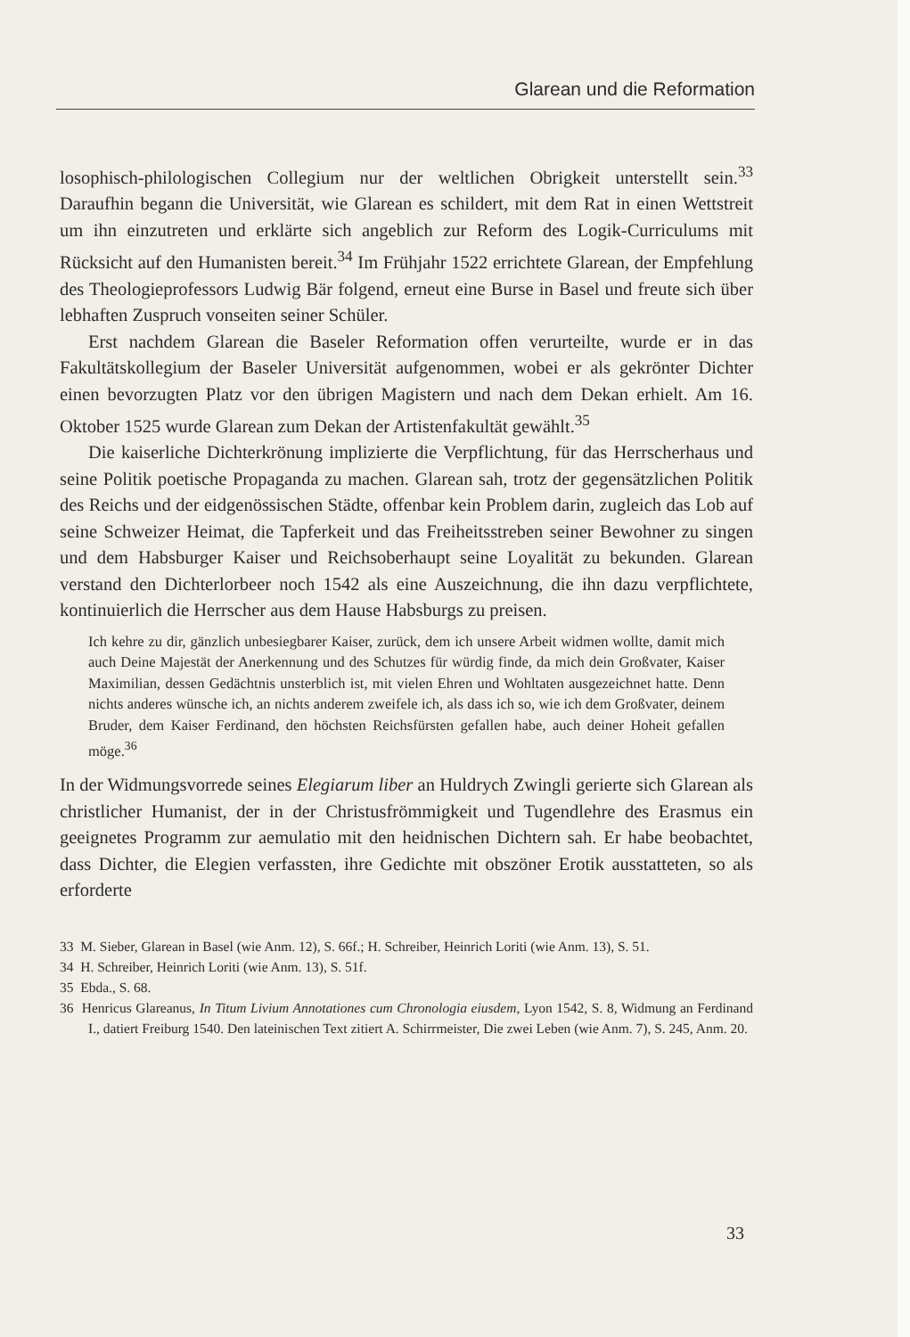Glarean und die Reformation
losophisch-philologischen Collegium nur der weltlichen Obrigkeit unterstellt sein.<sup>33</sup> Daraufhin begann die Universität, wie Glarean es schildert, mit dem Rat in einen Wettstreit um ihn einzutreten und erklärte sich angeblich zur Reform des Logik-Curriculums mit Rücksicht auf den Humanisten bereit.<sup>34</sup> Im Frühjahr 1522 errichtete Glarean, der Empfehlung des Theologieprofessors Ludwig Bär folgend, erneut eine Burse in Basel und freute sich über lebhaften Zuspruch vonseiten seiner Schüler.
Erst nachdem Glarean die Baseler Reformation offen verurteilte, wurde er in das Fakultätskollegium der Baseler Universität aufgenommen, wobei er als gekrönter Dichter einen bevorzugten Platz vor den übrigen Magistern und nach dem Dekan erhielt. Am 16. Oktober 1525 wurde Glarean zum Dekan der Artistenfakultät gewählt.<sup>35</sup>
Die kaiserliche Dichterkrönung implizierte die Verpflichtung, für das Herrscherhaus und seine Politik poetische Propaganda zu machen. Glarean sah, trotz der gegensätzlichen Politik des Reichs und der eidgenössischen Städte, offenbar kein Problem darin, zugleich das Lob auf seine Schweizer Heimat, die Tapferkeit und das Freiheitsstreben seiner Bewohner zu singen und dem Habsburger Kaiser und Reichsoberhaupt seine Loyalität zu bekunden. Glarean verstand den Dichterlorbeer noch 1542 als eine Auszeichnung, die ihn dazu verpflichtete, kontinuierlich die Herrscher aus dem Hause Habsburgs zu preisen.
Ich kehre zu dir, gänzlich unbesiegbarer Kaiser, zurück, dem ich unsere Arbeit widmen wollte, damit mich auch Deine Majestät der Anerkennung und des Schutzes für würdig finde, da mich dein Großvater, Kaiser Maximilian, dessen Gedächtnis unsterblich ist, mit vielen Ehren und Wohltaten ausgezeichnet hatte. Denn nichts anderes wünsche ich, an nichts anderem zweifele ich, als dass ich so, wie ich dem Großvater, deinem Bruder, dem Kaiser Ferdinand, den höchsten Reichsfürsten gefallen habe, auch deiner Hoheit gefallen möge.<sup>36</sup>
In der Widmungsvorrede seines Elegiarum liber an Huldrych Zwingli gerierte sich Glarean als christlicher Humanist, der in der Christusfrömmigkeit und Tugendlehre des Erasmus ein geeignetes Programm zur aemulatio mit den heidnischen Dichtern sah. Er habe beobachtet, dass Dichter, die Elegien verfassten, ihre Gedichte mit obszöner Erotik ausstatteten, so als erforderte
33 M. Sieber, Glarean in Basel (wie Anm. 12), S. 66f.; H. Schreiber, Heinrich Loriti (wie Anm. 13), S. 51.
34 H. Schreiber, Heinrich Loriti (wie Anm. 13), S. 51f.
35 Ebda., S. 68.
36 Henricus Glareanus, In Titum Livium Annotationes cum Chronologia eiusdem, Lyon 1542, S. 8, Widmung an Ferdinand I., datiert Freiburg 1540. Den lateinischen Text zitiert A. Schirrmeister, Die zwei Leben (wie Anm. 7), S. 245, Anm. 20.
33